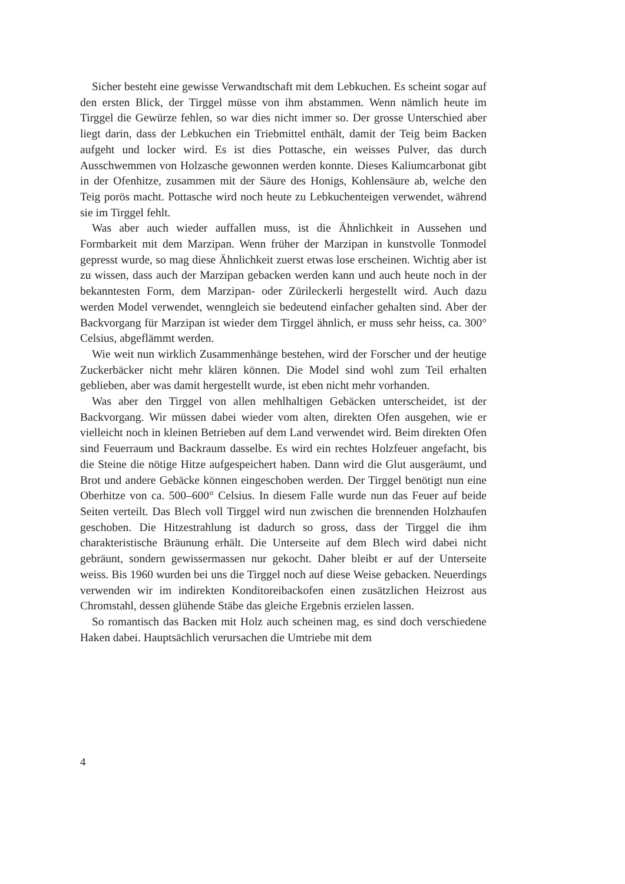Sicher besteht eine gewisse Verwandtschaft mit dem Lebkuchen. Es scheint sogar auf den ersten Blick, der Tirggel müsse von ihm abstammen. Wenn nämlich heute im Tirggel die Gewürze fehlen, so war dies nicht immer so. Der grosse Unterschied aber liegt darin, dass der Lebkuchen ein Triebmittel enthält, damit der Teig beim Backen aufgeht und locker wird. Es ist dies Pottasche, ein weisses Pulver, das durch Ausschwemmen von Holzasche gewonnen werden konnte. Dieses Kaliumcarbonat gibt in der Ofenhitze, zusammen mit der Säure des Honigs, Kohlensäure ab, welche den Teig porös macht. Pottasche wird noch heute zu Lebkuchenteigen verwendet, während sie im Tirggel fehlt.
Was aber auch wieder auffallen muss, ist die Ähnlichkeit in Aussehen und Formbarkeit mit dem Marzipan. Wenn früher der Marzipan in kunstvolle Tonmodel gepresst wurde, so mag diese Ähnlichkeit zuerst etwas lose erscheinen. Wichtig aber ist zu wissen, dass auch der Marzipan gebacken werden kann und auch heute noch in der bekanntesten Form, dem Marzipan- oder Zürileckerli hergestellt wird. Auch dazu werden Model verwendet, wenngleich sie bedeutend einfacher gehalten sind. Aber der Backvorgang für Marzipan ist wieder dem Tirggel ähnlich, er muss sehr heiss, ca. 300° Celsius, abgeflämmt werden.
Wie weit nun wirklich Zusammenhänge bestehen, wird der Forscher und der heutige Zuckerbäcker nicht mehr klären können. Die Model sind wohl zum Teil erhalten geblieben, aber was damit hergestellt wurde, ist eben nicht mehr vorhanden.
Was aber den Tirggel von allen mehlhaltigen Gebäcken unterscheidet, ist der Backvorgang. Wir müssen dabei wieder vom alten, direkten Ofen ausgehen, wie er vielleicht noch in kleinen Betrieben auf dem Land verwendet wird. Beim direkten Ofen sind Feuerraum und Backraum dasselbe. Es wird ein rechtes Holzfeuer angefacht, bis die Steine die nötige Hitze aufgespeichert haben. Dann wird die Glut ausgeräumt, und Brot und andere Gebäcke können eingeschoben werden. Der Tirggel benötigt nun eine Oberhitze von ca. 500–600° Celsius. In diesem Falle wurde nun das Feuer auf beide Seiten verteilt. Das Blech voll Tirggel wird nun zwischen die brennenden Holzhaufen geschoben. Die Hitzestrahlung ist dadurch so gross, dass der Tirggel die ihm charakteristische Bräunung erhält. Die Unterseite auf dem Blech wird dabei nicht gebräunt, sondern gewissermassen nur gekocht. Daher bleibt er auf der Unterseite weiss. Bis 1960 wurden bei uns die Tirggel noch auf diese Weise gebacken. Neuerdings verwenden wir im indirekten Konditoreibackofen einen zusätzlichen Heizrost aus Chromstahl, dessen glühende Stäbe das gleiche Ergebnis erzielen lassen.
So romantisch das Backen mit Holz auch scheinen mag, es sind doch verschiedene Haken dabei. Hauptsächlich verursachen die Umtriebe mit dem
4